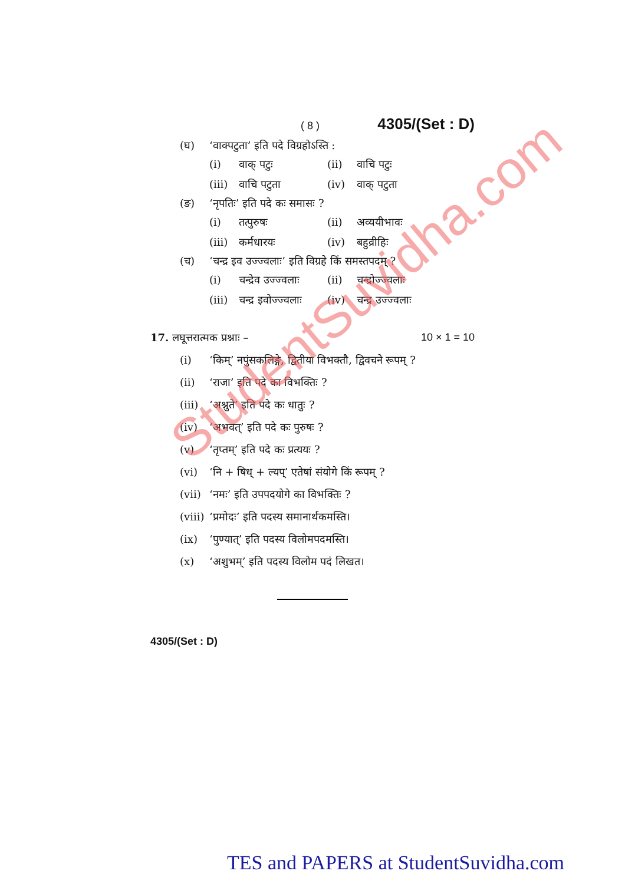( 8 ) 4305/(Set : D)
(घ) ‘वाक्पटुता’ इति पदे विग्रहोऽस्ति :
(i) वाक् पटुः (ii) वाचि पटुः (iii) वाचि पटुता (iv) वाक् पटुता
(ङ) ‘नृपतिः’ इति पदे कः समासः ?
(i) तत्पुरुषः (ii) अव्ययीभावः (iii) कर्मधारयः (iv) बहुव्रीहिः
(च) ‘चन्द्र इव उज्ज्वलाः’ इति विग्रहे किं समस्तपदम् ?
(i) चन्द्रेव उज्ज्वलाः (ii) चन्द्रोज्ज्वलाः (iii) चन्द्र इवोज्ज्वलाः (iv) चन्द्र उज्ज्वलाः
17. लघूत्तरात्मक प्रश्नाः – 10 × 1 = 10
(i) ‘किम्’ नपुंसकलिङ्गे, द्वितीया विभक्तौ, द्विवचने रूपम् ?
(ii) ‘राजा’ इति पदे का विभक्तिः ?
(iii) ‘अश्नुते’ इति पदे कः धातुः ?
(iv) ‘अभवत्’ इति पदे कः पुरुषः ?
(v) ‘तृप्तम्’ इति पदे कः प्रत्ययः ?
(vi) ‘नि + षिध् + ल्यप्’ एतेषां संयोगे किं रूपम् ?
(vii) ‘नमः’ इति उपपदयोगे का विभक्तिः ?
(viii) ‘प्रमोदः’ इति पदस्य समानार्थकमस्ति।
(ix) ‘पुण्यात्’ इति पदस्य विलोमपदमस्ति।
(x) ‘अशुभम्’ इति पदस्य विलोम पदं लिखत।
4305/(Set : D)
StudentSuvidha.com
TES and PAPERS at StudentSuvidha.com